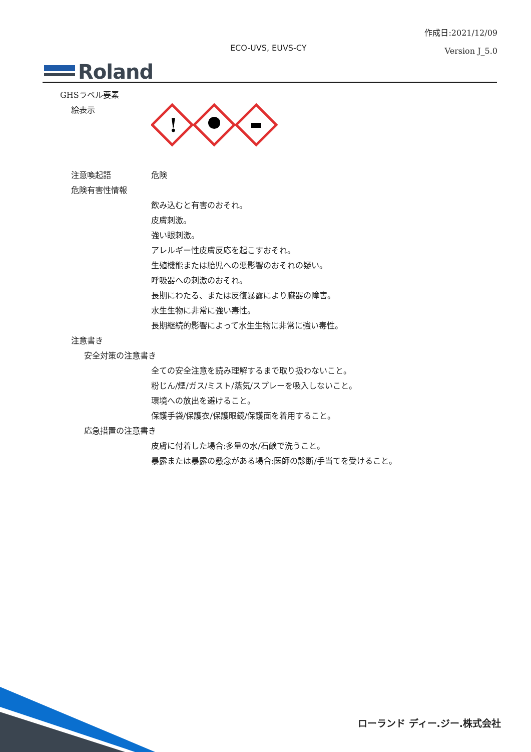作成日:2021/12/09
Version J_5.0
ECO-UVS, EUVS-CY
Roland
GHSラベル要素
絵表示
!
注意喚起語 危険
危険有害性情報
飲み込むと有害のおそれ。
皮膚刺激。
強い眼刺激。
アレルギー性皮膚反応を起こすおそれ。
生殖機能または胎児への悪影響のおそれの疑い。
呼吸器への刺激のおそれ。
長期にわたる、または反復暴露により臓器の障害。
水生生物に非常に強い毒性。
長期継続的影響によって水生生物に非常に強い毒性。
注意書き
安全対策の注意書き
全ての安全注意を読み理解するまで取り扱わないこと。
粉じん/煙/ガス/ミスト/蒸気/スプレーを吸入しないこと。
環境への放出を避けること。
保護手袋/保護衣/保護眼鏡/保護面を着用すること。
応急措置の注意書き
皮膚に付着した場合:多量の水/石鹸で洗うこと。
暴露または暴露の懸念がある場合:医師の診断/手当てを受けること。
ローランド ディー.ジー.株式会社